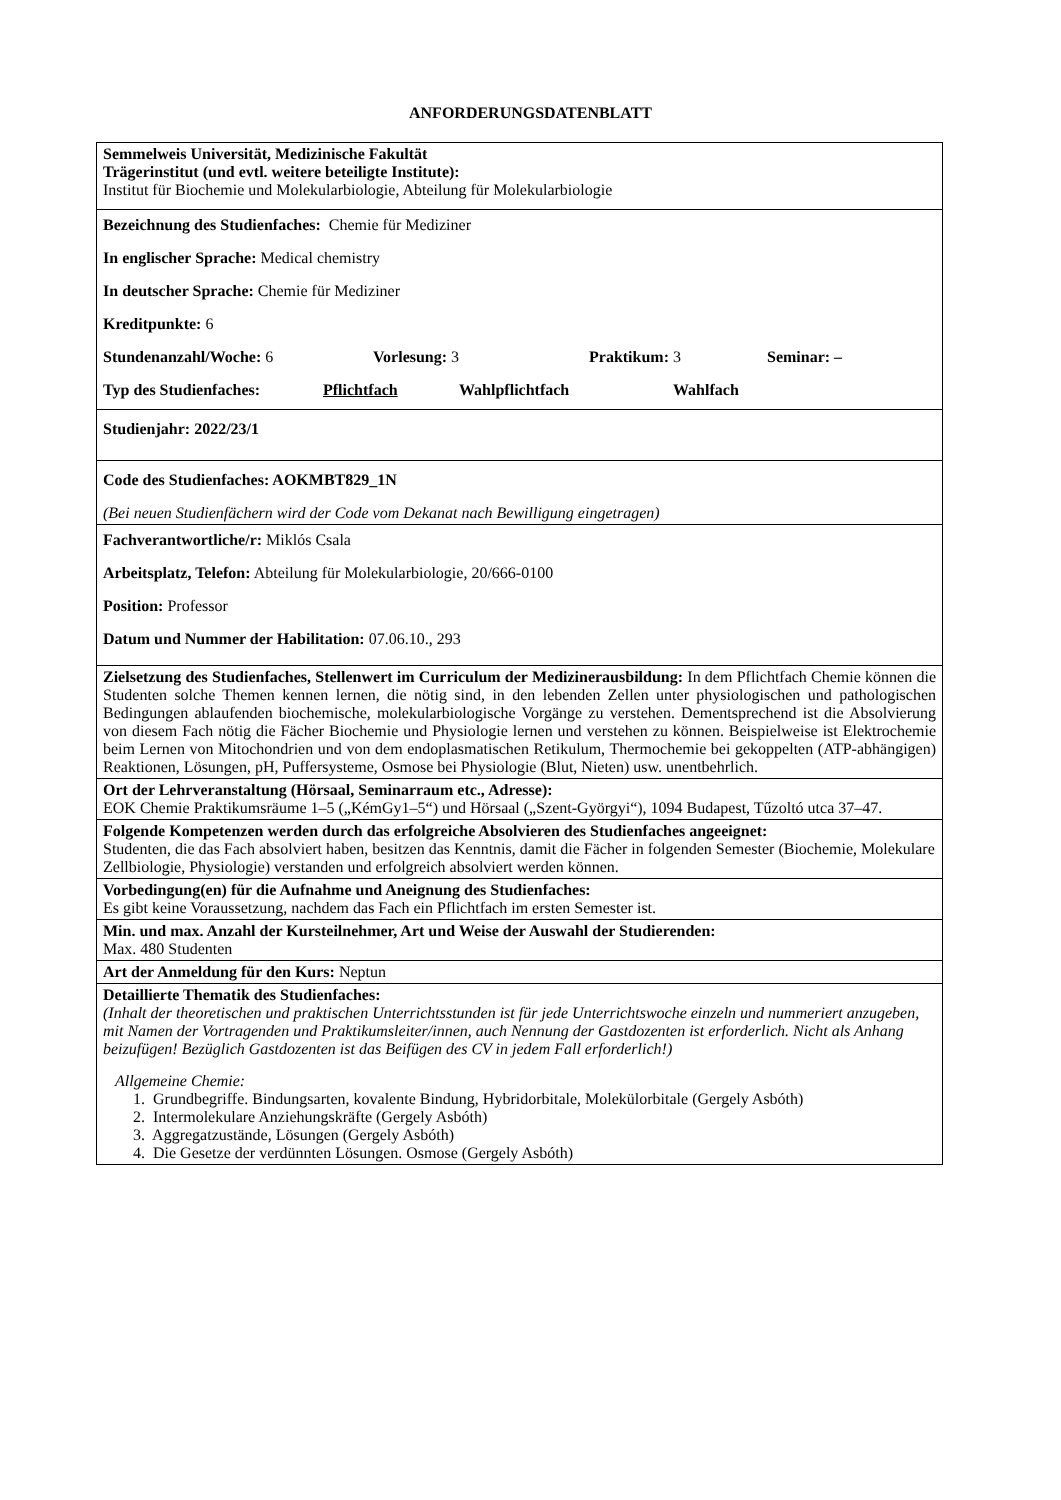ANFORDERUNGSDATENBLATT
| Semmelweis Universität, Medizinische Fakultät Trägerinstitut (und evtl. weitere beteiligte Institute): Institut für Biochemie und Molekularbiologie, Abteilung für Molekularbiologie |
| Bezeichnung des Studienfaches: Chemie für Mediziner In englischer Sprache: Medical chemistry In deutscher Sprache: Chemie für Mediziner Kreditpunkte: 6 Stundenanzahl/Woche: 6 Vorlesung: 3 Praktikum: 3 Seminar: – Typ des Studienfaches: Pflichtfach Wahlpflichtfach Wahlfach |
| Studienjahr: 2022/23/1 |
| Code des Studienfaches: AOKMBT829_1N (Bei neuen Studienfächern wird der Code vom Dekanat nach Bewilligung eingetragen) |
| Fachverantwortliche/r: Miklós Csala Arbeitsplatz, Telefon: Abteilung für Molekularbiologie, 20/666-0100 Position: Professor Datum und Nummer der Habilitation: 07.06.10., 293 |
| Zielsetzung des Studienfaches, Stellenwert im Curriculum der Medizinerausbildung: In dem Pflichtfach Chemie können die Studenten solche Themen kennen lernen, die nötig sind, in den lebenden Zellen unter physiologischen und pathologischen Bedingungen ablaufenden biochemische, molekularbiologische Vorgänge zu verstehen. Dementsprechend ist die Absolvierung von diesem Fach nötig die Fächer Biochemie und Physiologie lernen und verstehen zu können. Beispielweise ist Elektrochemie beim Lernen von Mitochondrien und von dem endoplasmatischen Retikulum, Thermochemie bei gekoppelten (ATP-abhängigen) Reaktionen, Lösungen, pH, Puffersysteme, Osmose bei Physiologie (Blut, Nieten) usw. unentbehrlich. |
| Ort der Lehrveranstaltung (Hörsaal, Seminarraum etc., Adresse): EOK Chemie Praktikumsräume 1–5 („KémGy1–5“) und Hörsaal („Szent-Györgyi“), 1094 Budapest, Tűzoltó utca 37–47. |
| Folgende Kompetenzen werden durch das erfolgreiche Absolvieren des Studienfaches angeeignet: Studenten, die das Fach absolviert haben, besitzen das Kenntnis, damit die Fächer in folgenden Semester (Biochemie, Molekulare Zellbiologie, Physiologie) verstanden und erfolgreich absolviert werden können. |
| Vorbedingung(en) für die Aufnahme und Aneignung des Studienfaches: Es gibt keine Voraussetzung, nachdem das Fach ein Pflichtfach im ersten Semester ist. |
| Min. und max. Anzahl der Kursteilnehmer, Art und Weise der Auswahl der Studierenden: Max. 480 Studenten |
| Art der Anmeldung für den Kurs: Neptun |
| Detaillierte Thematik des Studienfaches: (Inhalt der theoretischen und praktischen Unterrichtsstunden ist für jede Unterrichtswoche einzeln und nummeriert anzugeben, mit Namen der Vortragenden und Praktikumsleiter/innen, auch Nennung der Gastdozenten ist erforderlich. Nicht als Anhang beizufügen! Bezüglich Gastdozenten ist das Beifügen des CV in jedem Fall erforderlich!) Allgemeine Chemie: 1. Grundbegriffe. Bindungsarten, kovalente Bindung, Hybridorbitale, Molekülorbitale (Gergely Asbóth) 2. Intermolekulare Anziehungskräfte (Gergely Asbóth) 3. Aggregatzustände, Lösungen (Gergely Asbóth) 4. Die Gesetze der verdünnten Lösungen. Osmose (Gergely Asbóth) |